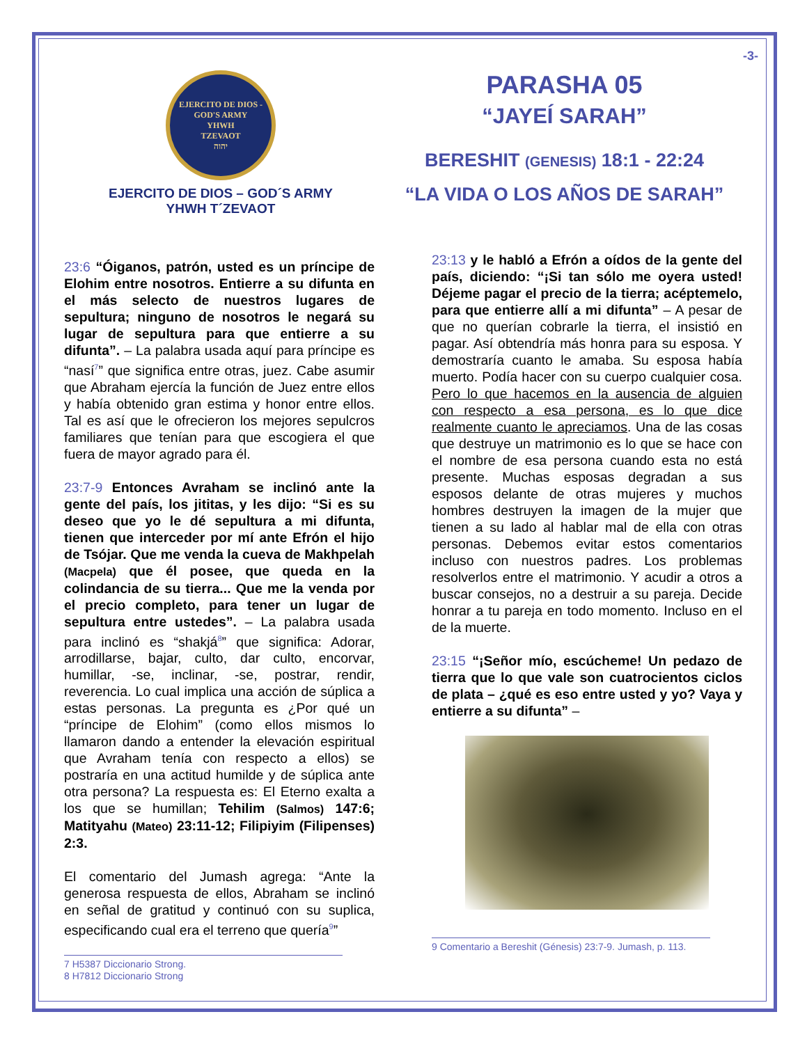-3-
EJERCITO DE DIOS - GOD'S ARMY
YHWH
TZEVAOT
יהוה
EJERCITO DE DIOS – GOD´S ARMY
YHWH T´ZEVAOT
PARASHA 05
“JAYEÍ SARAH”
BERESHIT (GENESIS) 18:1 - 22:24
“LA VIDA O LOS AÑOS DE SARAH”
23:6 “Óiganos, patrón, usted es un príncipe de Elohim entre nosotros. Entierre a su difunta en el más selecto de nuestros lugares de sepultura; ninguno de nosotros le negará su lugar de sepultura para que entierre a su difunta”. – La palabra usada aquí para príncipe es “nasí<sup>7</sup>” que significa entre otras, juez. Cabe asumir que Abraham ejercía la función de Juez entre ellos y había obtenido gran estima y honor entre ellos. Tal es así que le ofrecieron los mejores sepulcros familiares que tenían para que escogiera el que fuera de mayor agrado para él.
23:7-9 Entonces Avraham se inclinó ante la gente del país, los jititas, y les dijo: “Si es su deseo que yo le dé sepultura a mi difunta, tienen que interceder por mí ante Efrón el hijo de Tsójar. Que me venda la cueva de Makhpelah (Macpela) que él posee, que queda en la colindancia de su tierra... Que me la venda por el precio completo, para tener un lugar de sepultura entre ustedes”. – La palabra usada para inclinó es “shakjá<sup>8</sup>” que significa: Adorar, arrodillarse, bajar, culto, dar culto, encorvar, humillar, -se, inclinar, -se, postrar, rendir, reverencia. Lo cual implica una acción de súplica a estas personas. La pregunta es ¿Por qué un “príncipe de Elohim” (como ellos mismos lo llamaron dando a entender la elevación espiritual que Avraham tenía con respecto a ellos) se postraría en una actitud humilde y de súplica ante otra persona? La respuesta es: El Eterno exalta a los que se humillan; Tehilim (Salmos) 147:6; Matityahu (Mateo) 23:11-12; Filipiyim (Filipenses) 2:3.
El comentario del Jumash agrega: “Ante la generosa respuesta de ellos, Abraham se inclinó en señal de gratitud y continuó con su suplica, especificando cual era el terreno que quería<sup>9</sup>”
7 H5387 Diccionario Strong.
8 H7812 Diccionario Strong
23:13 y le habló a Efrón a oídos de la gente del país, diciendo: “¡Si tan sólo me oyera usted! Déjeme pagar el precio de la tierra; acéptemelo, para que entierre allí a mi difunta” – A pesar de que no querían cobrarle la tierra, el insistió en pagar. Así obtendría más honra para su esposa. Y demostraría cuanto le amaba. Su esposa había muerto. Podía hacer con su cuerpo cualquier cosa. Pero lo que hacemos en la ausencia de alguien con respecto a esa persona, es lo que dice realmente cuanto le apreciamos. Una de las cosas que destruye un matrimonio es lo que se hace con el nombre de esa persona cuando esta no está presente. Muchas esposas degradan a sus esposos delante de otras mujeres y muchos hombres destruyen la imagen de la mujer que tienen a su lado al hablar mal de ella con otras personas. Debemos evitar estos comentarios incluso con nuestros padres. Los problemas resolverlos entre el matrimonio. Y acudir a otros a buscar consejos, no a destruir a su pareja. Decide honrar a tu pareja en todo momento. Incluso en el de la muerte.
23:15 “¡Señor mío, escúcheme! Un pedazo de tierra que lo que vale son cuatrocientos ciclos de plata – ¿qué es eso entre usted y yo? Vaya y entierre a su difunta” –
9 Comentario a Bereshit (Génesis) 23:7-9. Jumash, p. 113.